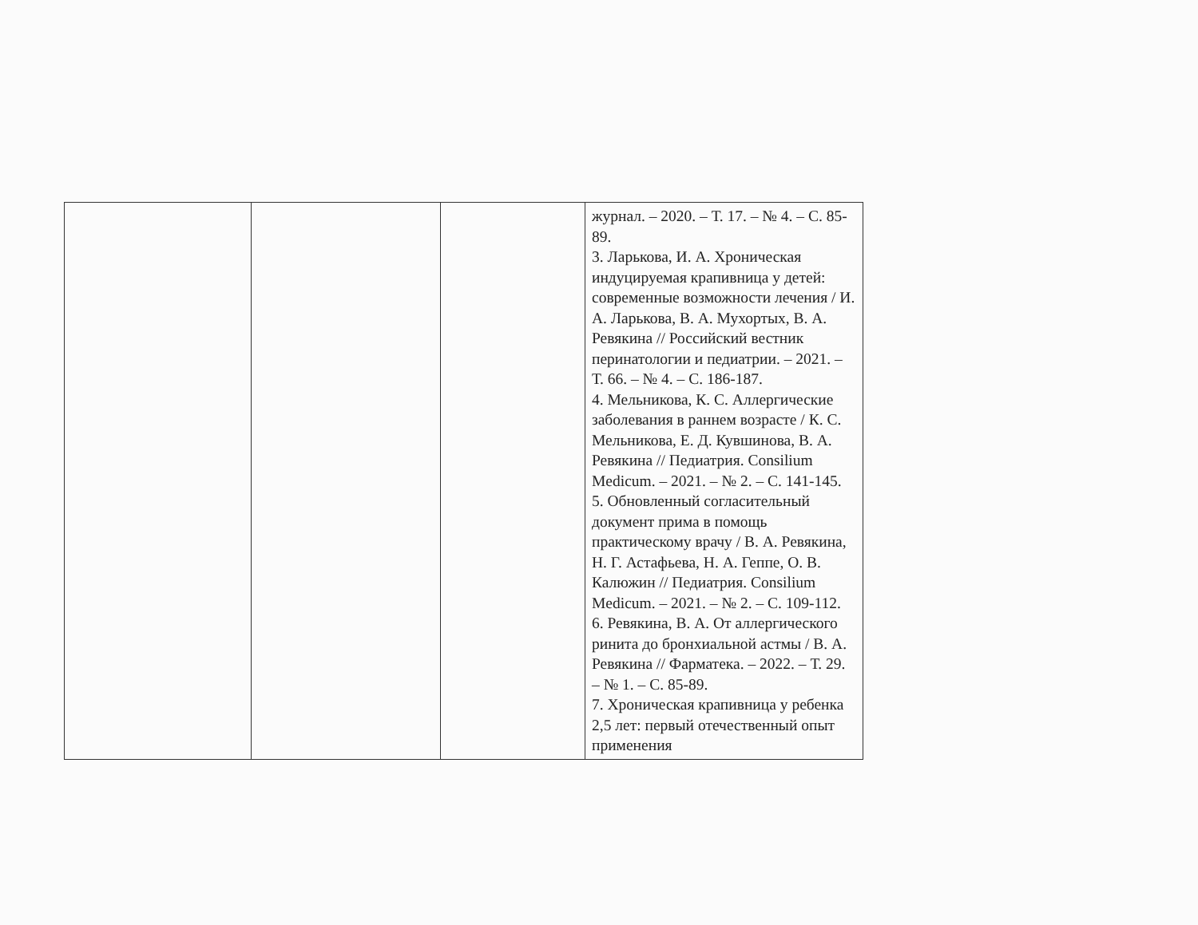| | | | журнал. – 2020. – Т. 17. – № 4. – С. 85-89. 3. Ларькова, И. А. Хроническая индуцируемая крапивница у детей: современные возможности лечения / И. А. Ларькова, В. А. Мухортых, В. А. Ревякина // Российский вестник перинатологии и педиатрии. – 2021. – Т. 66. – № 4. – С. 186-187. 4. Мельникова, К. С. Аллергические заболевания в раннем возрасте / К. С. Мельникова, Е. Д. Кувшинова, В. А. Ревякина // Педиатрия. Consilium Medicum. – 2021. – № 2. – С. 141-145. 5. Обновленный согласительный документ прима в помощь практическому врачу / В. А. Ревякина, Н. Г. Астафьева, Н. А. Геппе, О. В. Калюжин // Педиатрия. Consilium Medicum. – 2021. – № 2. – С. 109-112. 6. Ревякина, В. А. От аллергического ринита до бронхиальной астмы / В. А. Ревякина // Фарматека. – 2022. – Т. 29. – № 1. – С. 85-89. 7. Хроническая крапивница у ребенка 2,5 лет: первый отечественный опыт применения |